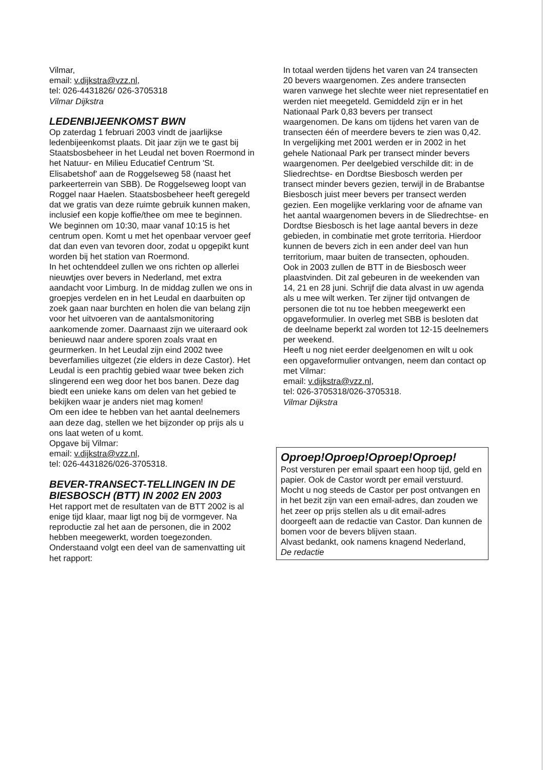Vilmar,
email: v.dijkstra@vzz.nl,
tel: 026-4431826/ 026-3705318
Vilmar Dijkstra
LEDENBIJEENKOMST BWN
Op zaterdag 1 februari 2003 vindt de jaarlijkse ledenbijeenkomst plaats. Dit jaar zijn we te gast bij Staatsbosbeheer in het Leudal net boven Roermond in het Natuur- en Milieu Educatief Centrum 'St. Elisabetshof' aan de Roggelseweg 58 (naast het parkeerterrein van SBB). De Roggelseweg loopt van Roggel naar Haelen. Staatsbosbeheer heeft geregeld dat we gratis van deze ruimte gebruik kunnen maken, inclusief een kopje koffie/thee om mee te beginnen. We beginnen om 10:30, maar vanaf 10:15 is het centrum open. Komt u met het openbaar vervoer geef dat dan even van tevoren door, zodat u opgepikt kunt worden bij het station van Roermond.
In het ochtenddeel zullen we ons richten op allerlei nieuwtjes over bevers in Nederland, met extra aandacht voor Limburg. In de middag zullen we ons in groepjes verdelen en in het Leudal en daarbuiten op zoek gaan naar burchten en holen die van belang zijn voor het uitvoeren van de aantalsmonitoring aankomende zomer. Daarnaast zijn we uiteraard ook benieuwd naar andere sporen zoals vraat en geurmerken. In het Leudal zijn eind 2002 twee beverfamilies uitgezet (zie elders in deze Castor). Het Leudal is een prachtig gebied waar twee beken zich slingerend een weg door het bos banen. Deze dag biedt een unieke kans om delen van het gebied te bekijken waar je anders niet mag komen!
Om een idee te hebben van het aantal deelnemers aan deze dag, stellen we het bijzonder op prijs als u ons laat weten of u komt.
Opgave bij Vilmar:
email: v.dijkstra@vzz.nl,
tel: 026-4431826/026-3705318.
BEVER-TRANSECT-TELLINGEN IN DE BIESBOSCH (BTT) IN 2002 EN 2003
Het rapport met de resultaten van de BTT 2002 is al enige tijd klaar, maar ligt nog bij de vormgever. Na reproductie zal het aan de personen, die in 2002 hebben meegewerkt, worden toegezonden. Onderstaand volgt een deel van de samenvatting uit het rapport:
In totaal werden tijdens het varen van 24 transecten 20 bevers waargenomen. Zes andere transecten waren vanwege het slechte weer niet representatief en werden niet meegeteld. Gemiddeld zijn er in het Nationaal Park 0,83 bevers per transect waargenomen. De kans om tijdens het varen van de transecten één of meerdere bevers te zien was 0,42. In vergelijking met 2001 werden er in 2002 in het gehele Nationaal Park per transect minder bevers waargenomen. Per deelgebied verschilde dit: in de Sliedrechtse- en Dordtse Biesbosch werden per transect minder bevers gezien, terwijl in de Brabantse Biesbosch juist meer bevers per transect werden gezien. Een mogelijke verklaring voor de afname van het aantal waargenomen bevers in de Sliedrechtse- en Dordtse Biesbosch is het lage aantal bevers in deze gebieden, in combinatie met grote territoria. Hierdoor kunnen de bevers zich in een ander deel van hun territorium, maar buiten de transecten, ophouden.
Ook in 2003 zullen de BTT in de Biesbosch weer plaastvinden. Dit zal gebeuren in de weekenden van 14, 21 en 28 juni. Schrijf die data alvast in uw agenda als u mee wilt werken. Ter zijner tijd ontvangen de personen die tot nu toe hebben meegewerkt een opgaveformulier. In overleg met SBB is besloten dat de deelname beperkt zal worden tot 12-15 deelnemers per weekend.
Heeft u nog niet eerder deelgenomen en wilt u ook een opgaveformulier ontvangen, neem dan contact op met Vilmar:
email: v.dijkstra@vzz.nl,
tel: 026-3705318/026-3705318.
Vilmar Dijkstra
Oproep!Oproep!Oproep!Oproep!
Post versturen per email spaart een hoop tijd, geld en papier. Ook de Castor wordt per email verstuurd. Mocht u nog steeds de Castor per post ontvangen en in het bezit zijn van een email-adres, dan zouden we het zeer op prijs stellen als u dit email-adres doorgeeft aan de redactie van Castor. Dan kunnen de bomen voor de bevers blijven staan.
Alvast bedankt, ook namens knagend Nederland,
De redactie